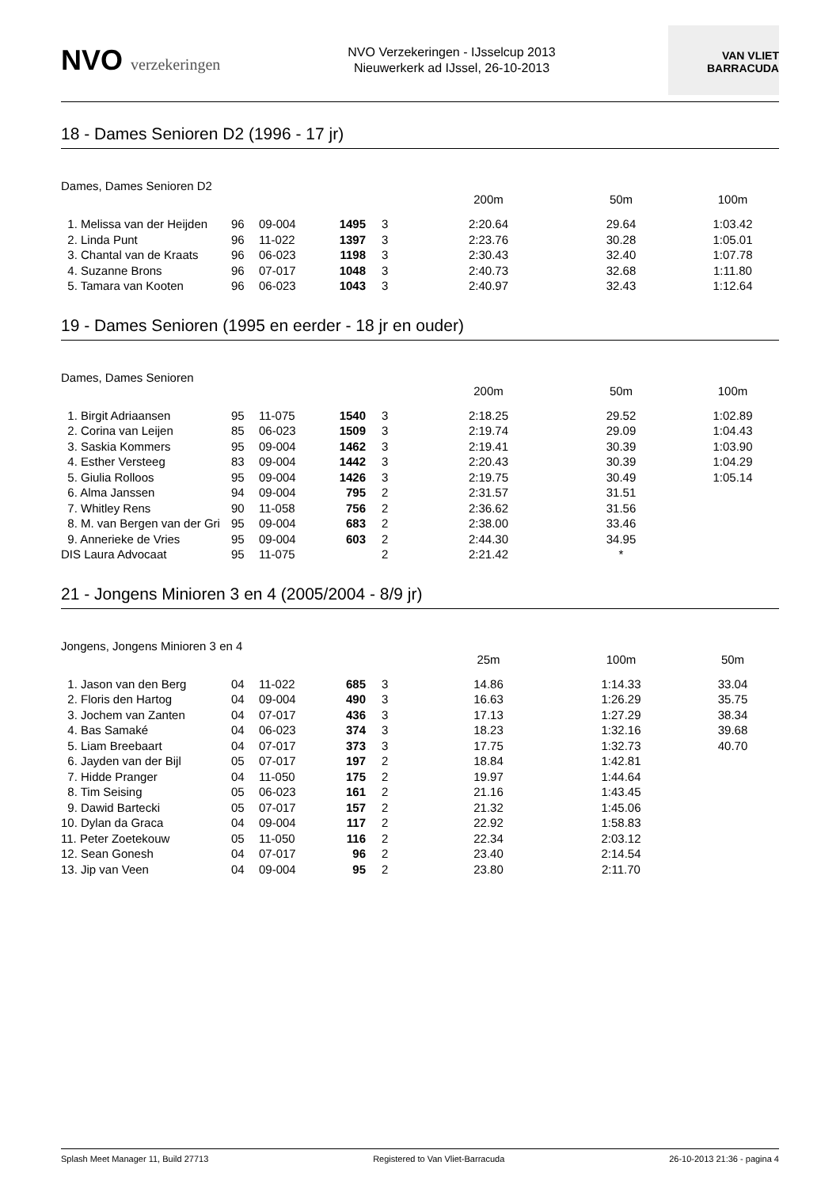NVO verzekeringen
NVO Verzekeringen - IJsselcup 2013
Nieuwerkerk ad IJssel, 26-10-2013
VAN VLIET
BARRACUDA
18 - Dames Senioren D2 (1996 - 17 jr)
Dames, Dames Senioren D2
| | | | | | 200m | 50m | 100m |
| --- | --- | --- | --- | --- | --- | --- | --- |
| 1. Melissa van der Heijden | 96 | 09-004 | 1495 | 3 | 2:20.64 | 29.64 | 1:03.42 |
| 2. Linda Punt | 96 | 11-022 | 1397 | 3 | 2:23.76 | 30.28 | 1:05.01 |
| 3. Chantal van de Kraats | 96 | 06-023 | 1198 | 3 | 2:30.43 | 32.40 | 1:07.78 |
| 4. Suzanne Brons | 96 | 07-017 | 1048 | 3 | 2:40.73 | 32.68 | 1:11.80 |
| 5. Tamara van Kooten | 96 | 06-023 | 1043 | 3 | 2:40.97 | 32.43 | 1:12.64 |
19 - Dames Senioren (1995 en eerder - 18 jr en ouder)
Dames, Dames Senioren
| | | | | | 200m | 50m | 100m |
| --- | --- | --- | --- | --- | --- | --- | --- |
| 1. Birgit Adriaansen | 95 | 11-075 | 1540 | 3 | 2:18.25 | 29.52 | 1:02.89 |
| 2. Corina van Leijen | 85 | 06-023 | 1509 | 3 | 2:19.74 | 29.09 | 1:04.43 |
| 3. Saskia Kommers | 95 | 09-004 | 1462 | 3 | 2:19.41 | 30.39 | 1:03.90 |
| 4. Esther Versteeg | 83 | 09-004 | 1442 | 3 | 2:20.43 | 30.39 | 1:04.29 |
| 5. Giulia Rolloos | 95 | 09-004 | 1426 | 3 | 2:19.75 | 30.49 | 1:05.14 |
| 6. Alma Janssen | 94 | 09-004 | 795 | 2 | 2:31.57 | 31.51 | |
| 7. Whitley Rens | 90 | 11-058 | 756 | 2 | 2:36.62 | 31.56 | |
| 8. M. van Bergen van der Gri | 95 | 09-004 | 683 | 2 | 2:38.00 | 33.46 | |
| 9. Annerieke de Vries | 95 | 09-004 | 603 | 2 | 2:44.30 | 34.95 | |
| DIS Laura Advocaat | 95 | 11-075 | | 2 | 2:21.42 | * | |
21 - Jongens Minioren 3 en 4 (2005/2004 - 8/9 jr)
Jongens, Jongens Minioren 3 en 4
| | | | | | 25m | 100m | 50m |
| --- | --- | --- | --- | --- | --- | --- | --- |
| 1. Jason van den Berg | 04 | 11-022 | 685 | 3 | 14.86 | 1:14.33 | 33.04 |
| 2. Floris den Hartog | 04 | 09-004 | 490 | 3 | 16.63 | 1:26.29 | 35.75 |
| 3. Jochem van Zanten | 04 | 07-017 | 436 | 3 | 17.13 | 1:27.29 | 38.34 |
| 4. Bas Samaké | 04 | 06-023 | 374 | 3 | 18.23 | 1:32.16 | 39.68 |
| 5. Liam Breebaart | 04 | 07-017 | 373 | 3 | 17.75 | 1:32.73 | 40.70 |
| 6. Jayden van der Bijl | 05 | 07-017 | 197 | 2 | 18.84 | 1:42.81 | |
| 7. Hidde Pranger | 04 | 11-050 | 175 | 2 | 19.97 | 1:44.64 | |
| 8. Tim Seising | 05 | 06-023 | 161 | 2 | 21.16 | 1:43.45 | |
| 9. Dawid Bartecki | 05 | 07-017 | 157 | 2 | 21.32 | 1:45.06 | |
| 10. Dylan da Graca | 04 | 09-004 | 117 | 2 | 22.92 | 1:58.83 | |
| 11. Peter Zoetekouw | 05 | 11-050 | 116 | 2 | 22.34 | 2:03.12 | |
| 12. Sean Gonesh | 04 | 07-017 | 96 | 2 | 23.40 | 2:14.54 | |
| 13. Jip van Veen | 04 | 09-004 | 95 | 2 | 23.80 | 2:11.70 | |
Splash Meet Manager 11, Build 27713 Registered to Van Vliet-Barracuda 26-10-2013 21:36 - pagina 4